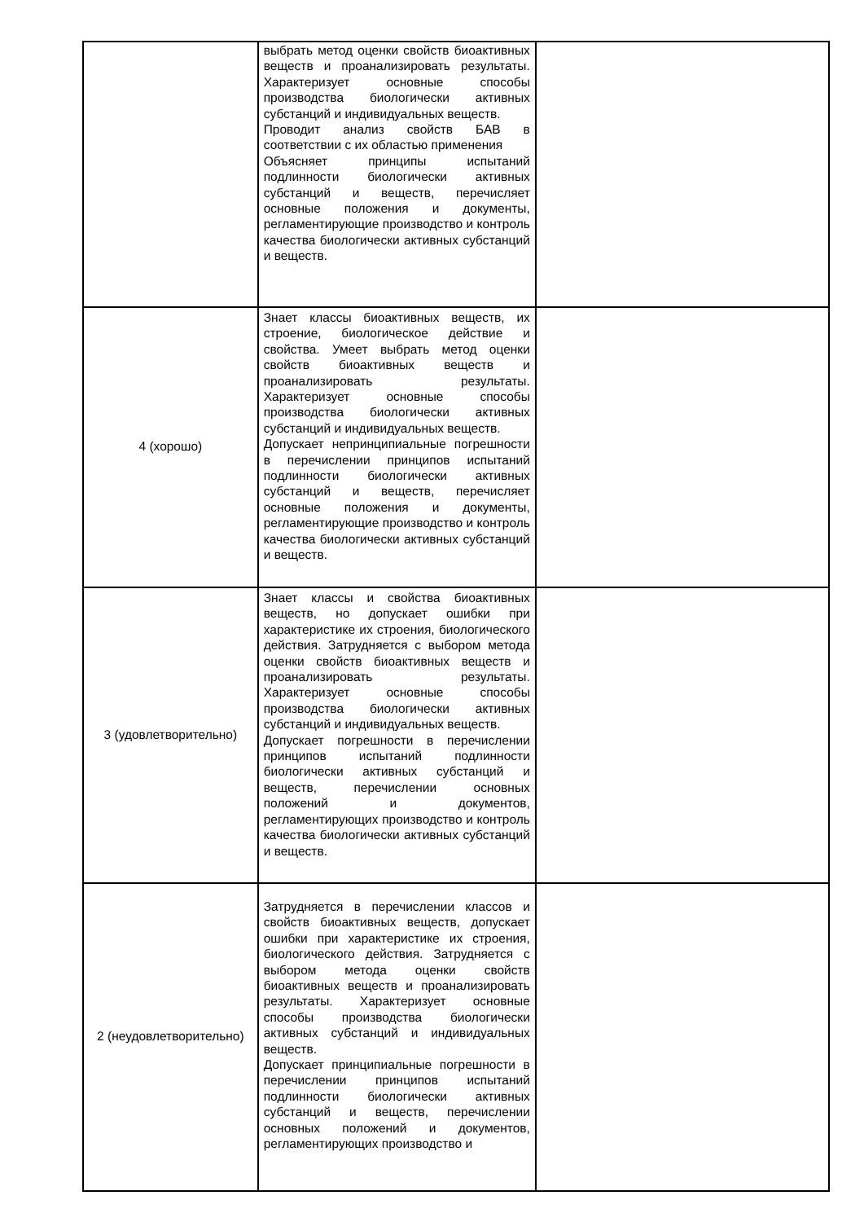| | выбрать метод оценки свойств биоактивных веществ и проанализировать результаты. Характеризует основные способы производства биологически активных субстанций и индивидуальных веществ. Проводит анализ свойств БАВ в соответствии с их областью применения Объясняет принципы испытаний подлинности биологически активных субстанций и веществ, перечисляет основные положения и документы, регламентирующие производство и контроль качества биологически активных субстанций и веществ. | |
| 4 (хорошо) | Знает классы биоактивных веществ, их строение, биологическое действие и свойства. Умеет выбрать метод оценки свойств биоактивных веществ и проанализировать результаты. Характеризует основные способы производства биологически активных субстанций и индивидуальных веществ. Допускает непринципиальные погрешности в перечислении принципов испытаний подлинности биологически активных субстанций и веществ, перечисляет основные положения и документы, регламентирующие производство и контроль качества биологически активных субстанций и веществ. | |
| 3 (удовлетворительно) | Знает классы и свойства биоактивных веществ, но допускает ошибки при характеристике их строения, биологического действия. Затрудняется с выбором метода оценки свойств биоактивных веществ и проанализировать результаты. Характеризует основные способы производства биологически активных субстанций и индивидуальных веществ. Допускает погрешности в перечислении принципов испытаний подлинности биологически активных субстанций и веществ, перечислении основных положений и документов, регламентирующих производство и контроль качества биологически активных субстанций и веществ. | |
| 2 (неудовлетворительно) | Затрудняется в перечислении классов и свойств биоактивных веществ, допускает ошибки при характеристике их строения, биологического действия. Затрудняется с выбором метода оценки свойств биоактивных веществ и проанализировать результаты. Характеризует основные способы производства биологически активных субстанций и индивидуальных веществ. Допускает принципиальные погрешности в перечислении принципов испытаний подлинности биологически активных субстанций и веществ, перечислении основных положений и документов, регламентирующих производство и | |